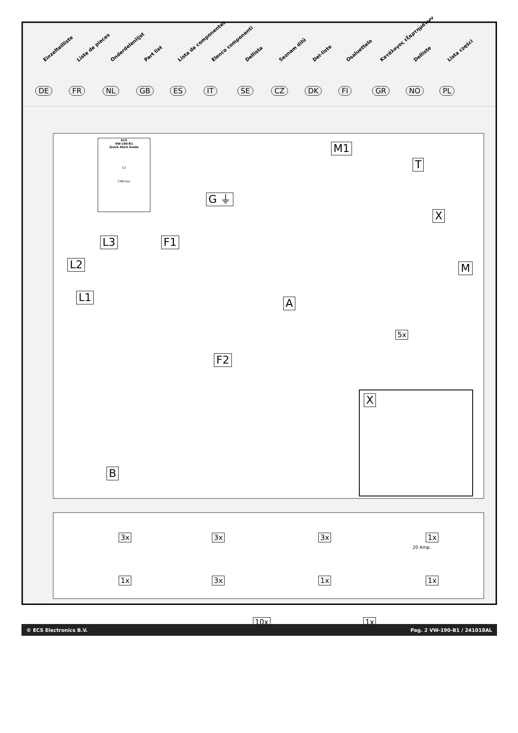Einzelteilliste
Liste de pieces
Onderdelenlijst
Part list
Lista de componentes
Elenco componenti
Dellista
Seznam dílů
Del-liste
Osaluettelo
Κατάλογος εξαρτημάτων
Delliste
Lista części
DE FR NL GB ES IT SE CZ DK FI GR NO PL
ECS
VW-190-B1
Quick Start Guide
C2
CAN bus
M1
T
G ⏚
X
L3 F1
L2 M
L1 A
5x
F2
X
B
3x 3x 3x 1x
20 Amp.
1x 3x 1x 1x
10x 1x
© ECS Electronics B.V. Pag. 2 VW-190-B1 / 241018AL